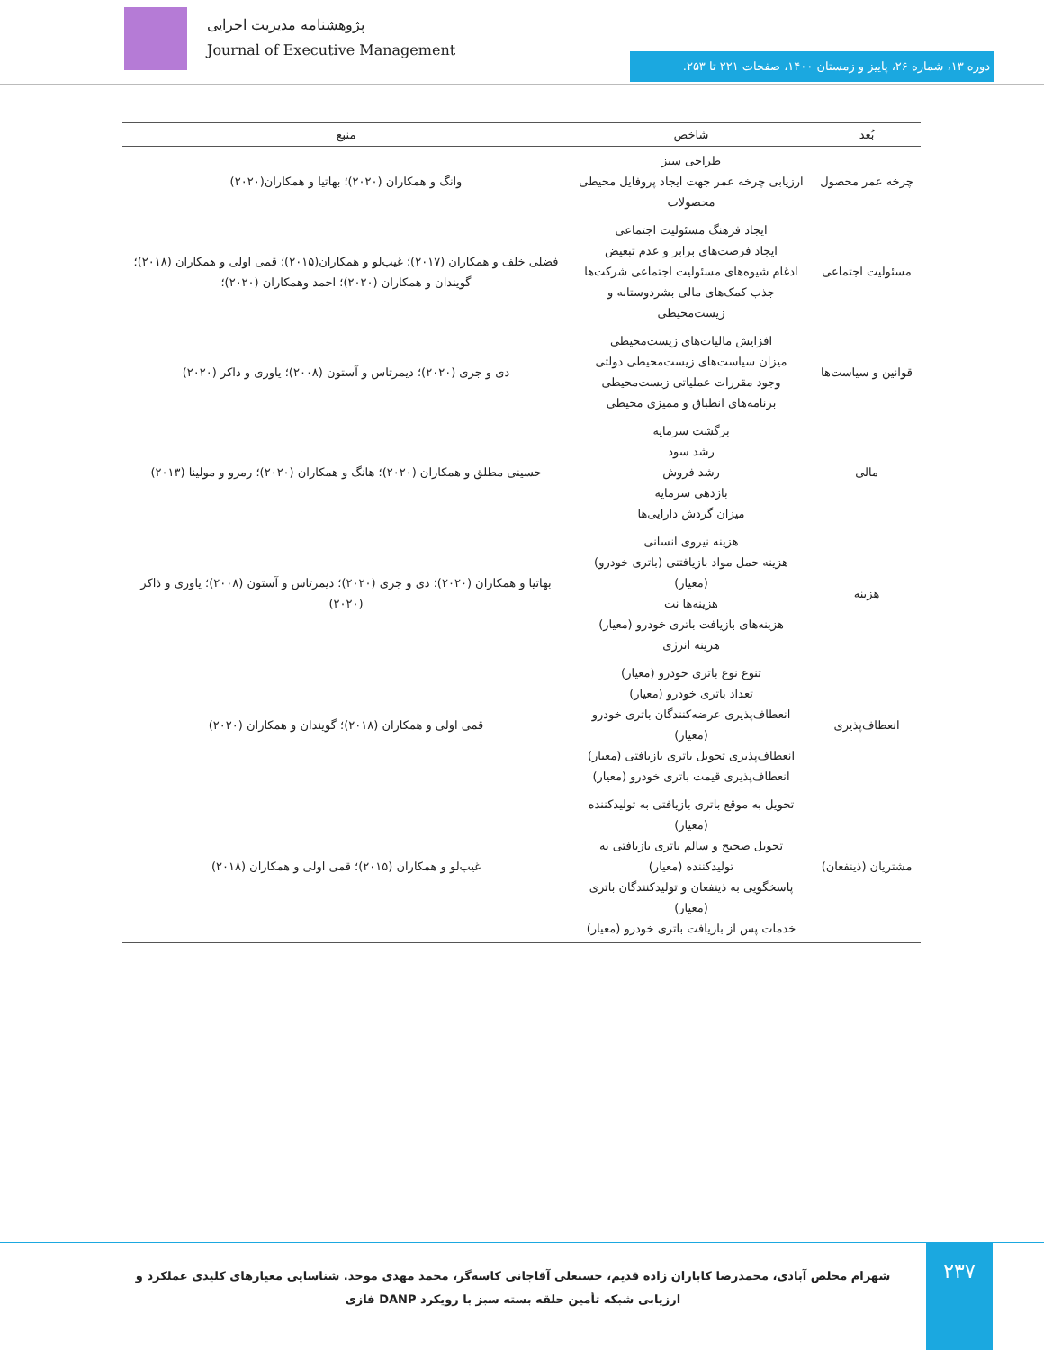پژوهشنامه مدیریت اجرایی
Journal of Executive Management
دوره ۱۳، شماره ۲۶، پاییز و زمستان ۱۴۰۰، صفحات ۲۲۱ تا ۲۵۳.
| بُعد | شاخص | منبع |
| --- | --- | --- |
| چرخه عمر محصول | طراحی سبز ارزیابی چرخه عمر جهت ایجاد پروفایل محیطی محصولات | وانگ و همکاران (۲۰۲۰)؛ بهاتیا و همکاران(۲۰۲۰) |
| مسئولیت اجتماعی | ایجاد فرهنگ مسئولیت اجتماعی ایجاد فرصت‌های برابر و عدم تبعیض ادغام شیوه‌های مسئولیت اجتماعی شرکت‌ها جذب کمک‌های مالی بشردوستانه و زیست‌محیطی | فضلی خلف و همکاران (۲۰۱۷)؛ غیب‌لو و همکاران(۲۰۱۵)؛ قمی اولی و همکاران (۲۰۱۸)؛ گویندان و همکاران (۲۰۲۰)؛ احمد وهمکاران (۲۰۲۰)؛ |
| قوانین و سیاست‌ها | افزایش مالیات‌های زیست‌محیطی میزان سیاست‌های زیست‌محیطی دولتی وجود مقررات عملیاتی زیست‌محیطی برنامه‌های انطباق و ممیزی محیطی | دی و جری (۲۰۲۰)؛ دیمرتاس و آستون (۲۰۰۸)؛ یاوری و ذاکر (۲۰۲۰) |
| مالی | برگشت سرمایه رشد سود رشد فروش بازدهی سرمایه میزان گردش دارایی‌ها | حسینی مطلق و همکاران (۲۰۲۰)؛ هانگ و همکاران (۲۰۲۰)؛ رمرو و مولینا (۲۰۱۳) |
| هزینه | هزینه نیروی انسانی هزینه حمل مواد بازیافتنی (باتری خودرو) (معیار) هزینه‌ها نت هزینه‌های بازیافت باتری خودرو (معیار) هزینه انرژی | بهاتیا و همکاران (۲۰۲۰)؛ دی و جری (۲۰۲۰)؛ دیمرتاس و آستون (۲۰۰۸)؛ یاوری و ذاکر (۲۰۲۰) |
| انعطاف‌پذیری | تنوع نوع باتری خودرو (معیار) تعداد باتری خودرو (معیار) انعطاف‌پذیری عرضه‌کنندگان باتری خودرو (معیار) انعطاف‌پذیری تحویل باتری بازیافتی (معیار) انعطاف‌پذیری قیمت باتری خودرو (معیار) | قمی اولی و همکاران (۲۰۱۸)؛ گویندان و همکاران (۲۰۲۰) |
| مشتریان (ذینفعان) | تحویل به موقع باتری بازیافتی به تولیدکننده (معیار) تحویل صحیح و سالم باتری بازیافتی به تولیدکننده (معیار) پاسخگویی به ذینفعان و تولیدکنندگان باتری (معیار) خدمات پس از بازیافت باتری خودرو (معیار) | غیب‌لو و همکاران (۲۰۱۵)؛ قمی اولی و همکاران (۲۰۱۸) |
شهرام مخلص آبادی، محمدرضا کاباران زاده قدیم، حسنعلی آقاجانی کاسه‌گر، محمد مهدی موحد. شناسایی معیارهای کلیدی عملکرد و ارزیابی شبکه تأمین حلقه بسته سبز با رویکرد DANP فازی
۲۳۷